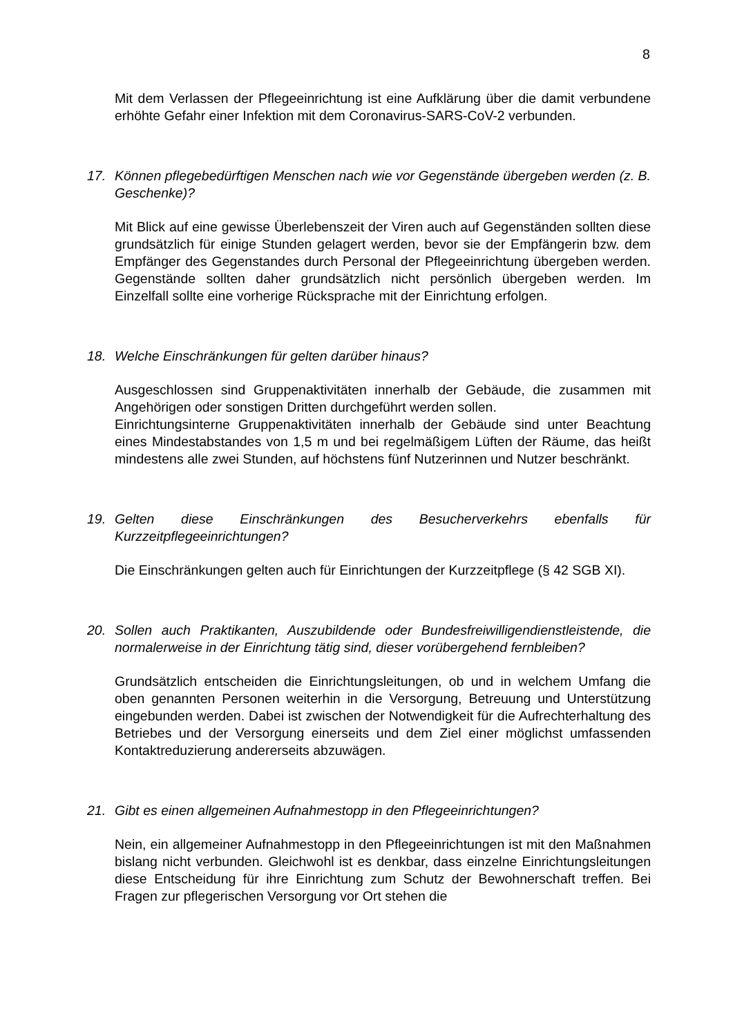8
Mit dem Verlassen der Pflegeeinrichtung ist eine Aufklärung über die damit verbundene erhöhte Gefahr einer Infektion mit dem Coronavirus-SARS-CoV-2 verbunden.
17. Können pflegebedürftigen Menschen nach wie vor Gegenstände übergeben werden (z. B. Geschenke)?
Mit Blick auf eine gewisse Überlebenszeit der Viren auch auf Gegenständen sollten diese grundsätzlich für einige Stunden gelagert werden, bevor sie der Empfängerin bzw. dem Empfänger des Gegenstandes durch Personal der Pflegeeinrichtung übergeben werden. Gegenstände sollten daher grundsätzlich nicht persönlich übergeben werden. Im Einzelfall sollte eine vorherige Rücksprache mit der Einrichtung erfolgen.
18. Welche Einschränkungen für gelten darüber hinaus?
Ausgeschlossen sind Gruppenaktivitäten innerhalb der Gebäude, die zusammen mit Angehörigen oder sonstigen Dritten durchgeführt werden sollen.
Einrichtungsinterne Gruppenaktivitäten innerhalb der Gebäude sind unter Beachtung eines Mindestabstandes von 1,5 m und bei regelmäßigem Lüften der Räume, das heißt mindestens alle zwei Stunden, auf höchstens fünf Nutzerinnen und Nutzer beschränkt.
19. Gelten diese Einschränkungen des Besucherverkehrs ebenfalls für Kurzzeitpflegeeinrichtungen?
Die Einschränkungen gelten auch für Einrichtungen der Kurzzeitpflege (§ 42 SGB XI).
20. Sollen auch Praktikanten, Auszubildende oder Bundesfreiwilligendienstleistende, die normalerweise in der Einrichtung tätig sind, dieser vorübergehend fernbleiben?
Grundsätzlich entscheiden die Einrichtungsleitungen, ob und in welchem Umfang die oben genannten Personen weiterhin in die Versorgung, Betreuung und Unterstützung eingebunden werden. Dabei ist zwischen der Notwendigkeit für die Aufrechterhaltung des Betriebes und der Versorgung einerseits und dem Ziel einer möglichst umfassenden Kontaktreduzierung andererseits abzuwägen.
21. Gibt es einen allgemeinen Aufnahmestopp in den Pflegeeinrichtungen?
Nein, ein allgemeiner Aufnahmestopp in den Pflegeeinrichtungen ist mit den Maßnahmen bislang nicht verbunden. Gleichwohl ist es denkbar, dass einzelne Einrichtungsleitungen diese Entscheidung für ihre Einrichtung zum Schutz der Bewohnerschaft treffen. Bei Fragen zur pflegerischen Versorgung vor Ort stehen die